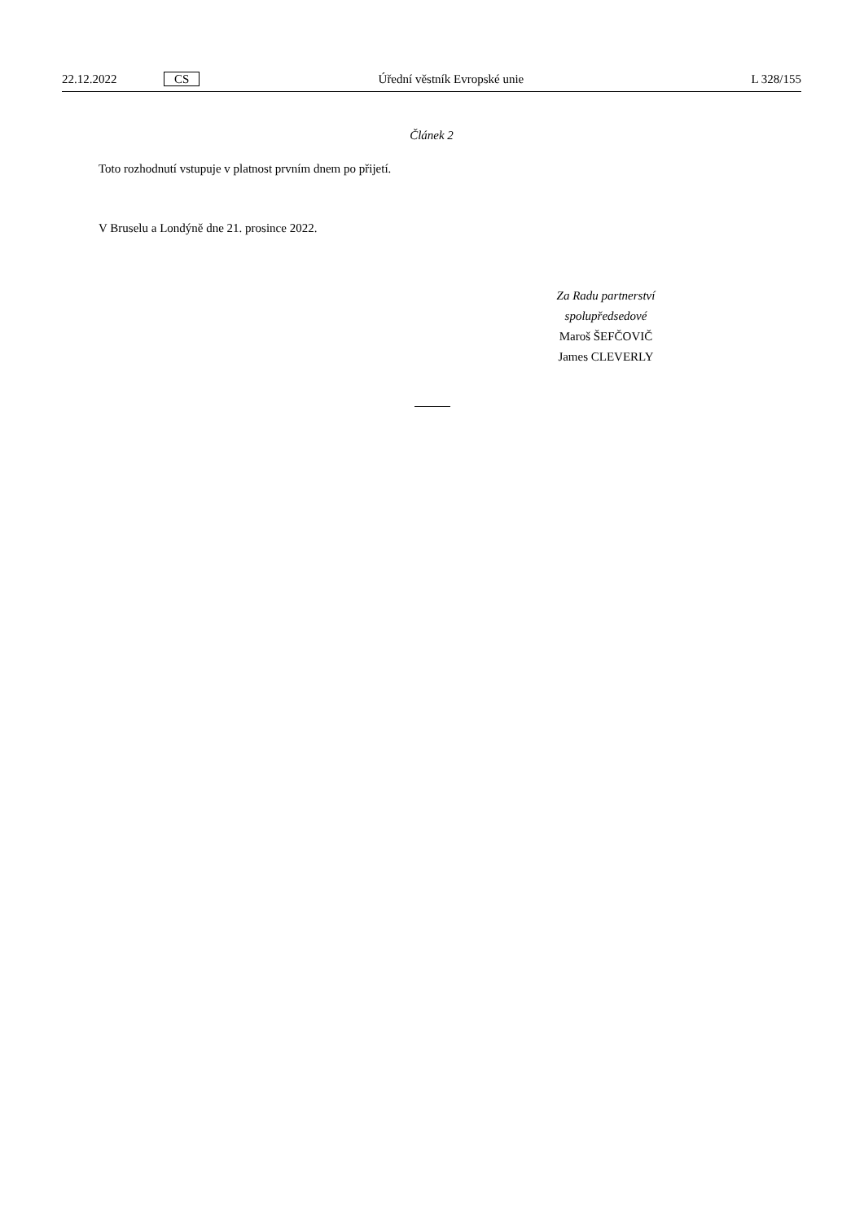22.12.2022 CS Úřední věstník Evropské unie L 328/155
Článek 2
Toto rozhodnutí vstupuje v platnost prvním dnem po přijetí.
V Bruselu a Londýně dne 21. prosince 2022.
Za Radu partnerství
spolupředsedové
Maroš ŠEFČOVIČ
James CLEVERLY